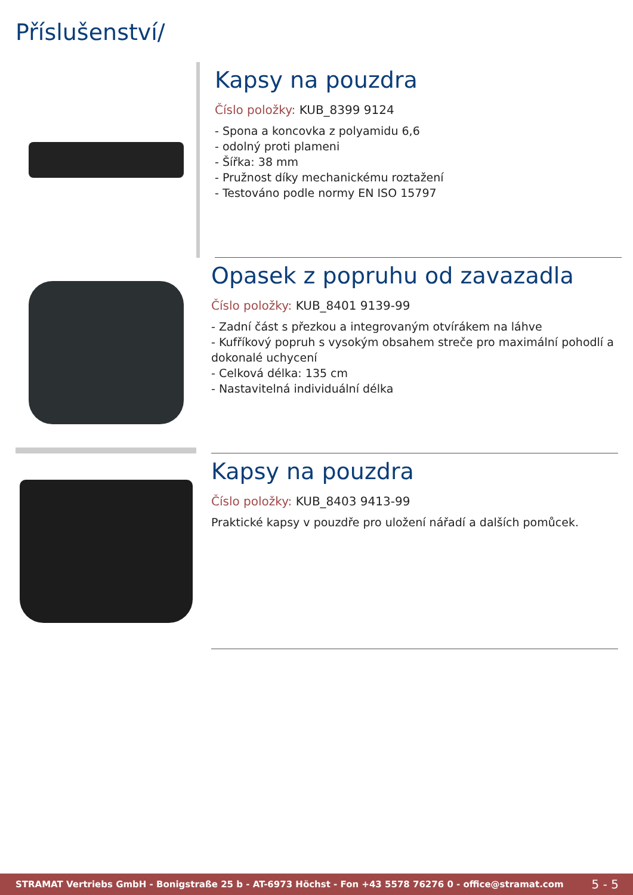Příslušenství/
Kapsy na pouzdra
Číslo položky: KUB_8399 9124
- Spona a koncovka z polyamidu 6,6
- odolný proti plameni
- Šířka: 38 mm
- Pružnost díky mechanickému roztažení
- Testováno podle normy EN ISO 15797
Opasek z popruhu od zavazadla
Číslo položky: KUB_8401 9139-99
- Zadní část s přezkou a integrovaným otvírákem na láhve
- Kufříkový popruh s vysokým obsahem streče pro maximální pohodlí a dokonalé uchycení
- Celková délka: 135 cm
- Nastavitelná individuální délka
Kapsy na pouzdra
Číslo položky: KUB_8403 9413-99
Praktické kapsy v pouzdře pro uložení nářadí a dalších pomůcek.
STRAMAT Vertriebs GmbH - Bonigstraße 25 b - AT-6973 Höchst - Fon +43 5578 76276 0 - office@stramat.com 5 - 5